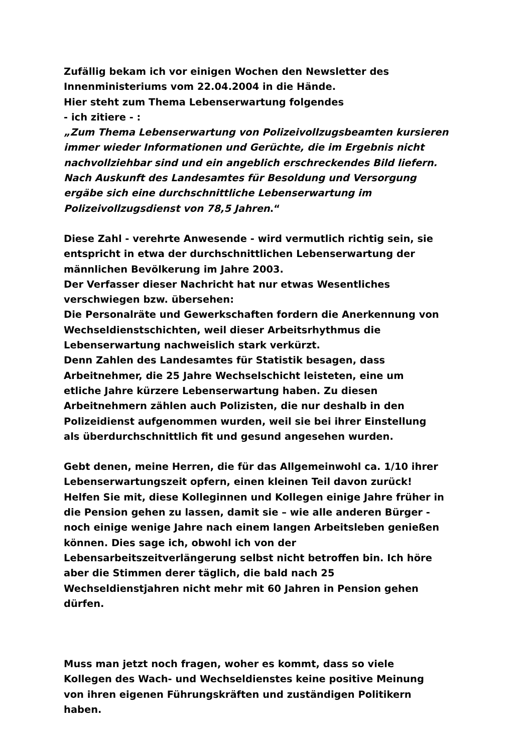Zufällig bekam ich vor einigen Wochen den Newsletter des
Innenministeriums vom 22.04.2004 in die Hände.
Hier steht zum Thema Lebenserwartung folgendes
- ich zitiere - :
„Zum Thema Lebenserwartung von Polizeivollzugsbeamten kursieren
immer wieder Informationen und Gerüchte, die im Ergebnis nicht
nachvollziehbar sind und ein angeblich erschreckendes Bild liefern.
Nach Auskunft des Landesamtes für Besoldung und Versorgung
ergäbe sich eine durchschnittliche Lebenserwartung im
Polizeivollzugsdienst von 78,5 Jahren.“
Diese Zahl - verehrte Anwesende - wird vermutlich richtig sein, sie
entspricht in etwa der durchschnittlichen Lebenserwartung der
männlichen Bevölkerung im Jahre 2003.
Der Verfasser dieser Nachricht hat nur etwas Wesentliches
verschwiegen bzw. übersehen:
Die Personalräte und Gewerkschaften fordern die Anerkennung von
Wechseldienstschichten, weil dieser Arbeitsrhythmus die
Lebenserwartung nachweislich stark verkürzt.
Denn Zahlen des Landesamtes für Statistik besagen, dass
Arbeitnehmer, die 25 Jahre Wechselschicht leisteten, eine um
etliche Jahre kürzere Lebenserwartung haben. Zu diesen
Arbeitnehmern zählen auch Polizisten, die nur deshalb in den
Polizeidienst aufgenommen wurden, weil sie bei ihrer Einstellung
als überdurchschnittlich fit und gesund angesehen wurden.
Gebt denen, meine Herren, die für das Allgemeinwohl ca. 1/10 ihrer
Lebenserwartungszeit opfern, einen kleinen Teil davon zurück!
Helfen Sie mit, diese Kolleginnen und Kollegen einige Jahre früher in
die Pension gehen zu lassen, damit sie – wie alle anderen Bürger -
noch einige wenige Jahre nach einem langen Arbeitsleben genießen
können. Dies sage ich, obwohl ich von der
Lebensarbeitszeitverlängerung selbst nicht betroffen bin. Ich höre
aber die Stimmen derer täglich, die bald nach 25
Wechseldienstjahren nicht mehr mit 60 Jahren in Pension gehen
dürfen.
Muss man jetzt noch fragen, woher es kommt, dass so viele
Kollegen des Wach- und Wechseldienstes keine positive Meinung
von ihren eigenen Führungskräften und zuständigen Politikern
haben.